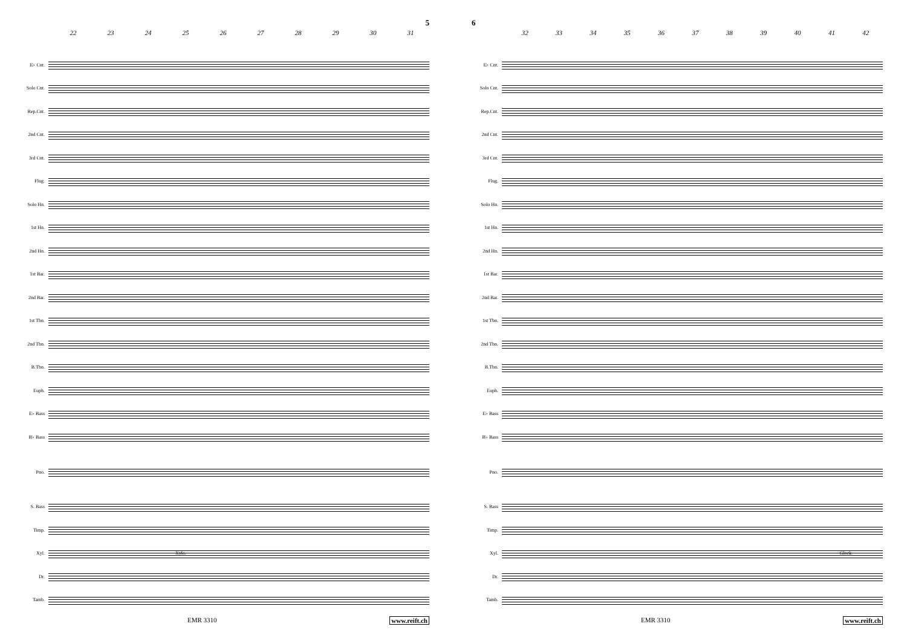5
22 23 24 25 26 27 28 29 30 31
E♭ Cnt.
Solo Cnt.
Rep.Cnt.
2nd Cnt.
3rd Cnt.
Flug.
Solo Hn.
1st Hn.
2nd Hn.
1st Bar.
2nd Bar.
1st Tbn.
2nd Tbn.
B.Tbn.
Euph.
E♭ Bass
B♭ Bass
Pno.
S. Bass
Timp.
Xyl.
Xylo.
Dr.
Tamb.
EMR 3310 www.reift.ch
6
32 33 34 35 36 37 38 39 40 41 42
E♭ Cnt.
Solo Cnt.
Rep.Cnt.
2nd Cnt.
3rd Cnt.
Flug.
Solo Hn.
1st Hn.
2nd Hn.
1st Bar.
2nd Bar.
1st Tbn.
2nd Tbn.
B.Tbn.
Euph.
E♭ Bass
B♭ Bass
Pno.
S. Bass
Timp.
Xyl.
Glock.
Dr.
Tamb.
EMR 3310 www.reift.ch